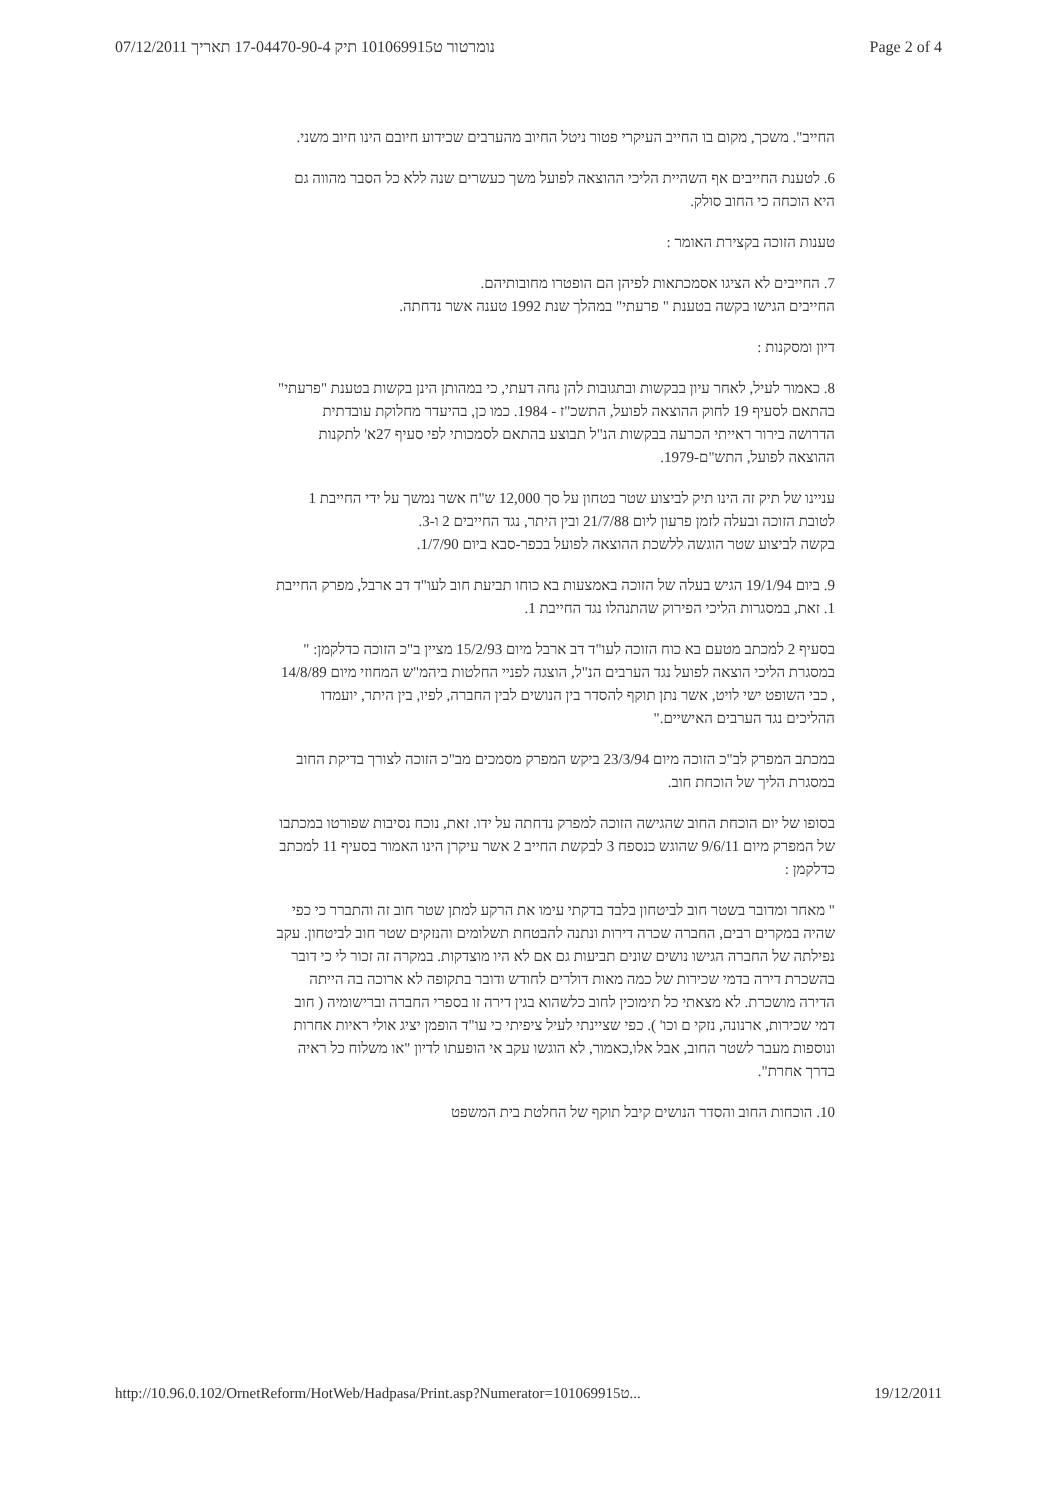נומרטור ט101069915 תיק 17-04470-90-4 תאריך 07/12/2011 Page 2 of 4
החייב". משכך, מקום בו החייב העיקרי פטור ניטל החיוב מהערבים שכידוע חיובם הינו חיוב משני.
6. לטענת החייבים אף השהיית הליכי ההוצאה לפועל משך כעשרים שנה ללא כל הסבר מהווה גם היא הוכחה כי החוב סולק.
טענות הזוכה בקצירת האומר :
7. החייבים לא הציגו אסמכתאות לפיהן הם הופטרו מחובותיהם.
החייבים הגישו בקשה בטענת " פרעתי" במהלך שנת 1992 טענה אשר נדחתה.
דיון ומסקנות :
8. כאמור לעיל, לאחר עיון בבקשות ובתגובות להן נחה דעתי, כי במהותן הינן בקשות בטענת "פרעתי" בהתאם לסעיף 19 לחוק ההוצאה לפועל, התשכ"ז - 1984. כמו כן, בהיעדר מחלוקת עובדתית הדרושה בירור ראייתי הכרעה בבקשות הנ"ל תבוצע בהתאם לסמכותי לפי סעיף 27א' לתקנות ההוצאה לפועל, התש"ם-1979.
עניינו של תיק זה הינו תיק לביצוע שטר בטחון על סך 12,000 ש"ח אשר נמשך על ידי החייבת 1 לטובת הזוכה ובעלה לזמן פרעון ליום 21/7/88 ובין היתר, נגד החייבים 2 ו-3.
בקשה לביצוע שטר הוגשה ללשכת ההוצאה לפועל בכפר-סבא ביום 1/7/90.
9. ביום 19/1/94 הגיש בעלה של הזוכה באמצעות בא כוחו תביעת חוב לעו"ד דב ארבל, מפרק החייבת 1. זאת, במסגרות הליכי הפירוק שהתנהלו נגד החייבת 1.
בסעיף 2 למכתב מטעם בא כוח הזוכה לעו"ד דב ארבל מיום 15/2/93 מציין ב"כ הזוכה כדלקמן: " במסגרת הליכי הוצאה לפועל נגד הערבים הנ"ל, הוצגה לפניי החלטות ביהמ"ש המחוזי מיום 14/8/89 , כבי השופט ישי לויט, אשר נתן תוקף להסדר בין הנושים לבין החברה, לפיו, בין היתר, יועמדו ההליכים נגד הערבים האישיים."
במכתב המפרק לב"כ הזוכה מיום 23/3/94 ביקש המפרק מסמכים מב"כ הזוכה לצורך בדיקת החוב במסגרת הליך של הוכחת חוב.
בסופו של יום הוכחת החוב שהגישה הזוכה למפרק נדחתה על ידו. זאת, נוכח נסיבות שפורטו במכתבו של המפרק מיום 9/6/11 שהוגש כנספח 3 לבקשת החייב 2 אשר עיקרן הינו האמור בסעיף 11 למכתב כדלקמן :
" מאחר ומדובר בשטר חוב לביטחון בלבד בדקתי עימו את הרקע למתן שטר חוב זה והתברר כי כפי שהיה במקרים רבים, החברה שכרה דירות ונתנה להבטחת תשלומים והנזקים שטר חוב לביטחון. עקב נפילתה של החברה הגישו נושים שונים תביעות גם אם לא היו מוצדקות. במקרה זה זכור לי כי דובר בהשכרת דירה בדמי שכירות של כמה מאות דולרים לחודש ודובר בתקופה לא ארוכה בה הייתה הדירה מושכרת. לא מצאתי כל תימוכין לחוב כלשהוא בגין דירה זו בספרי החברה וברישומיה ( חוב דמי שכירות, ארנונה, נזקי ם וכו' ). כפי שציינתי לעיל ציפיתי כי עו"ד הופמן יציג אולי ראיות אחרות ונוספות מעבר לשטר החוב, אבל אלו,כאמור, לא הוגשו עקב אי הופעתו לדיון "או משלוח כל ראיה בדרך אחרת".
10. הוכחות החוב והסדר הנושים קיבל תוקף של החלטת בית המשפט
http://10.96.0.102/OrnetReform/HotWeb/Hadpasa/Print.asp?Numerator=101069915ט... 19/12/2011